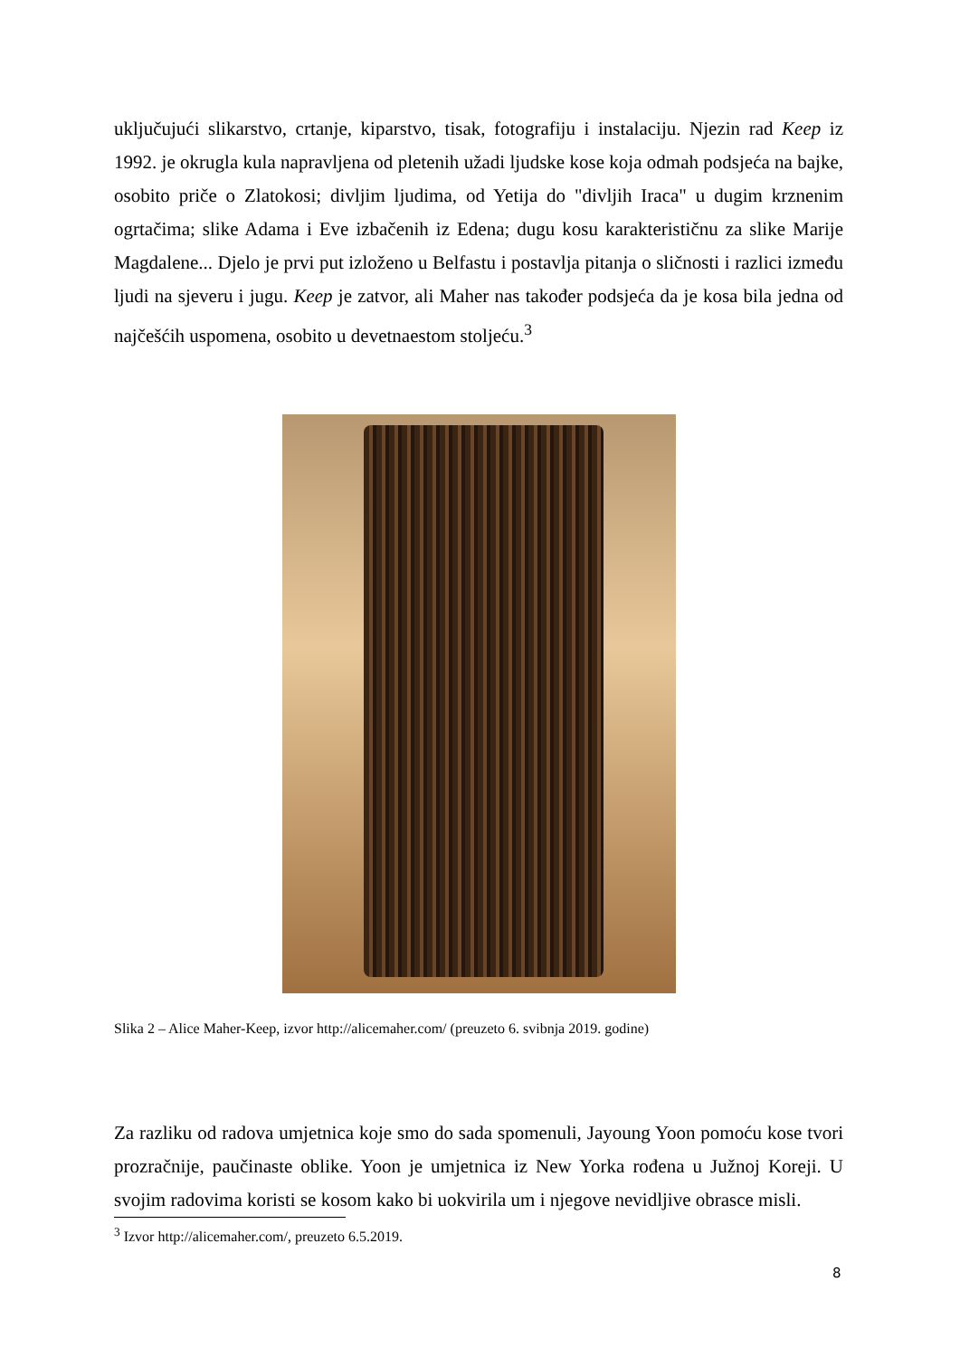uključujući slikarstvo, crtanje, kiparstvo, tisak, fotografiju i instalaciju. Njezin rad Keep iz 1992. je okrugla kula napravljena od pletenih užadi ljudske kose koja odmah podsjeća na bajke, osobito priče o Zlatokosi; divljim ljudima, od Yetija do "divljih Iraca" u dugim krznenim ogrtačima; slike Adama i Eve izbačenih iz Edena; dugu kosu karakterističnu za slike Marije Magdalene... Djelo je prvi put izloženo u Belfastu i postavlja pitanja o sličnosti i razlici između ljudi na sjeveru i jugu. Keep je zatvor, ali Maher nas također podsjeća da je kosa bila jedna od najčešćih uspomena, osobito u devetnaestom stoljeću.<sup>3</sup>
Slika 2 – Alice Maher-Keep, izvor http://alicemaher.com/ (preuzeto 6. svibnja 2019. godine)
Za razliku od radova umjetnica koje smo do sada spomenuli, Jayoung Yoon pomoću kose tvori prozračnije, paučinaste oblike. Yoon je umjetnica iz New Yorka rođena u Južnoj Koreji. U svojim radovima koristi se kosom kako bi uokvirila um i njegove nevidljive obrasce misli.
<sup>3</sup> Izvor http://alicemaher.com/, preuzeto 6.5.2019.
8